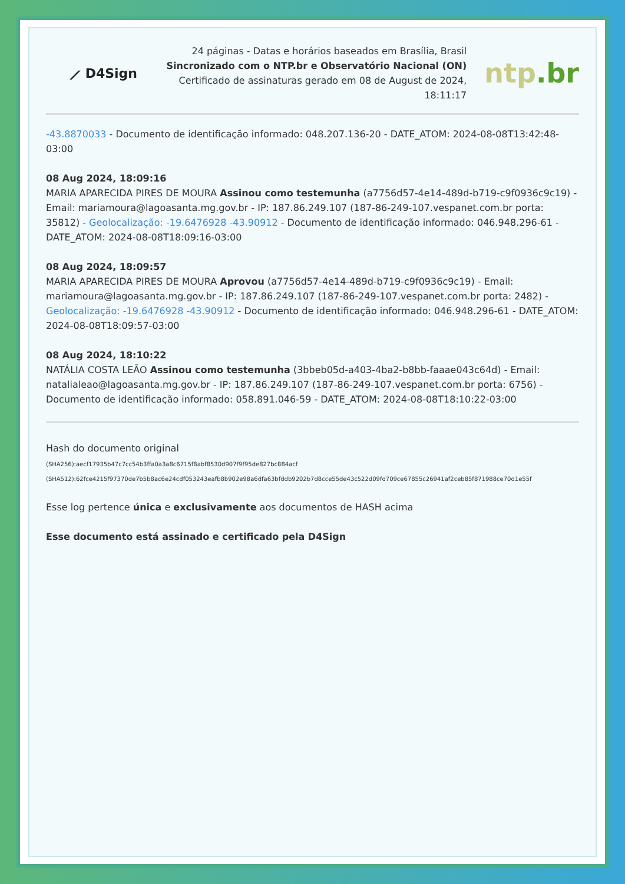⟋ D4Sign
24 páginas - Datas e horários baseados em Brasília, Brasil
Sincronizado com o NTP.br e Observatório Nacional (ON)
Certificado de assinaturas gerado em 08 de August de 2024, 18:11:17
ntp.br
-43.8870033 - Documento de identificação informado: 048.207.136-20 - DATE_ATOM: 2024-08-08T13:42:48-03:00
08 Aug 2024, 18:09:16
MARIA APARECIDA PIRES DE MOURA Assinou como testemunha (a7756d57-4e14-489d-b719-c9f0936c9c19) - Email: mariamoura@lagoasanta.mg.gov.br - IP: 187.86.249.107 (187-86-249-107.vespanet.com.br porta: 35812) - Geolocalização: -19.6476928 -43.90912 - Documento de identificação informado: 046.948.296-61 - DATE_ATOM: 2024-08-08T18:09:16-03:00
08 Aug 2024, 18:09:57
MARIA APARECIDA PIRES DE MOURA Aprovou (a7756d57-4e14-489d-b719-c9f0936c9c19) - Email: mariamoura@lagoasanta.mg.gov.br - IP: 187.86.249.107 (187-86-249-107.vespanet.com.br porta: 2482) - Geolocalização: -19.6476928 -43.90912 - Documento de identificação informado: 046.948.296-61 - DATE_ATOM: 2024-08-08T18:09:57-03:00
08 Aug 2024, 18:10:22
NATÁLIA COSTA LEÃO Assinou como testemunha (3bbeb05d-a403-4ba2-b8bb-faaae043c64d) - Email: natalialeao@lagoasanta.mg.gov.br - IP: 187.86.249.107 (187-86-249-107.vespanet.com.br porta: 6756) - Documento de identificação informado: 058.891.046-59 - DATE_ATOM: 2024-08-08T18:10:22-03:00
Hash do documento original
(SHA256):aecf17935b47c7cc54b3ffa0a3a8c6715f8abf8530d907f9f95de827bc884acf
(SHA512):62fce4215f97370de7b5b8ac6e24cdf053243eafb8b902e98a6dfa63bfddb9202b7d8cce55de43c522d09fd709ce67855c26941af2ceb85f871988ce70d1e55f
Esse log pertence única e exclusivamente aos documentos de HASH acima
Esse documento está assinado e certificado pela D4Sign